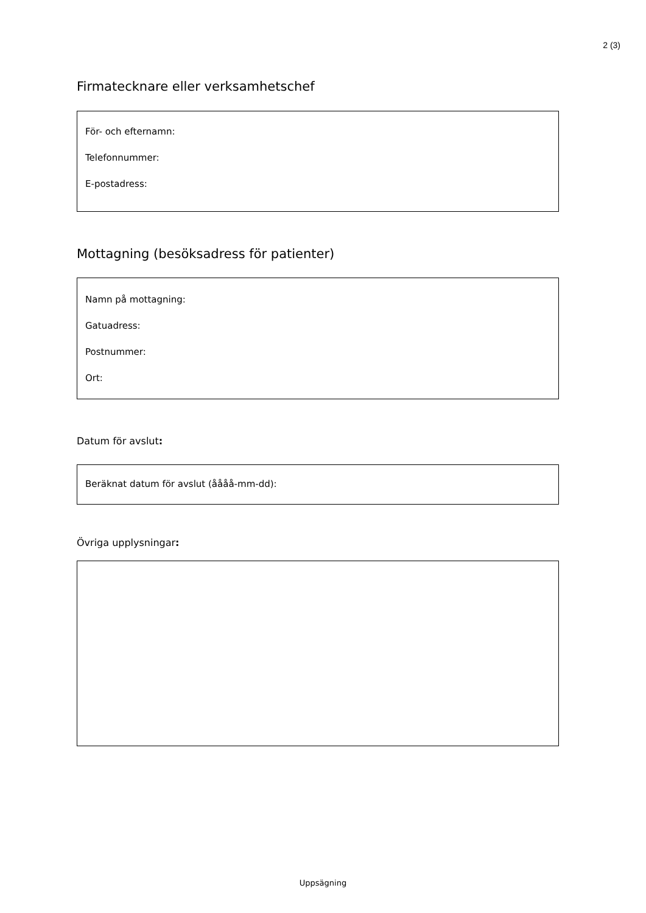2 (3)
Firmatecknare eller verksamhetschef
För- och efternamn:
Telefonnummer:
E-postadress:
Mottagning (besöksadress för patienter)
Namn på mottagning:
Gatuadress:
Postnummer:
Ort:
Datum för avslut:
Beräknat datum för avslut (åååå-mm-dd):
Övriga upplysningar:
Uppsägning